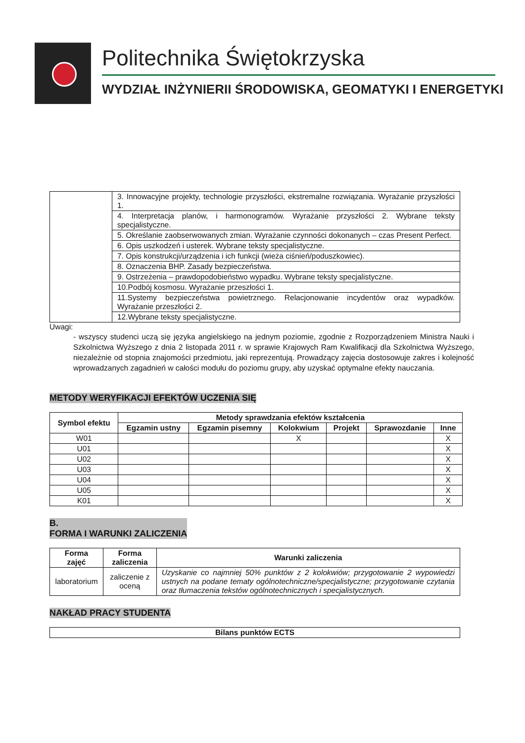Politechnika Świętokrzyska
WYDZIAŁ INŻYNIERII ŚRODOWISKA, GEOMATYKI I ENERGETYKI
| | 3. Innowacyjne projekty, technologie przyszłości, ekstremalne rozwiązania. Wyrażanie przyszłości 1. |
| | 4. Interpretacja planów, i harmonogramów. Wyrażanie przyszłości 2. Wybrane teksty specjalistyczne. |
| | 5. Określanie zaobserwowanych zmian. Wyrażanie czynności dokonanych – czas Present Perfect. |
| | 6. Opis uszkodzeń i usterek. Wybrane teksty specjalistyczne. |
| | 7. Opis konstrukcji/urządzenia i ich funkcji (wieża ciśnień/poduszkowiec). |
| | 8. Oznaczenia BHP. Zasady bezpieczeństwa. |
| | 9. Ostrzeżenia – prawdopodobieństwo wypadku. Wybrane teksty specjalistyczne. |
| | 10.Podbój kosmosu. Wyrażanie przeszłości 1. |
| | 11.Systemy bezpieczeństwa powietrznego. Relacjonowanie incydentów oraz wypadków. Wyrażanie przeszłości 2. |
| | 12.Wybrane teksty specjalistyczne. |
Uwagi:
- wszyscy studenci uczą się języka angielskiego na jednym poziomie, zgodnie z Rozporządzeniem Ministra Nauki i Szkolnictwa Wyższego z dnia 2 listopada 2011 r. w sprawie Krajowych Ram Kwalifikacji dla Szkolnictwa Wyższego, niezależnie od stopnia znajomości przedmiotu, jaki reprezentują. Prowadzący zajęcia dostosowuje zakres i kolejność wprowadzanych zagadnień w całości modułu do poziomu grupy, aby uzyskać optymalne efekty nauczania.
METODY WERYFIKACJI EFEKTÓW UCZENIA SIĘ
| Symbol efektu | Metody sprawdzania efektów kształcenia | | | | | |
| --- | --- | --- | --- | --- | --- | --- |
| | Egzamin ustny | Egzamin pisemny | Kolokwium | Projekt | Sprawozdanie | Inne |
| W01 | | | X | | | X |
| U01 | | | | | | X |
| U02 | | | | | | X |
| U03 | | | | | | X |
| U04 | | | | | | X |
| U05 | | | | | | X |
| K01 | | | | | | X |
B.
FORMA I WARUNKI ZALICZENIA
| Forma zajęć | Forma zaliczenia | Warunki zaliczenia |
| --- | --- | --- |
| laboratorium | zaliczenie z oceną | Uzyskanie co najmniej 50% punktów z 2 kolokwiów; przygotowanie 2 wypowiedzi ustnych na podane tematy ogólnotechniczne/specjalistyczne; przygotowanie czytania oraz tłumaczenia tekstów ogólnotechnicznych i specjalistycznych. |
NAKŁAD PRACY STUDENTA
| Bilans punktów ECTS |
| --- |